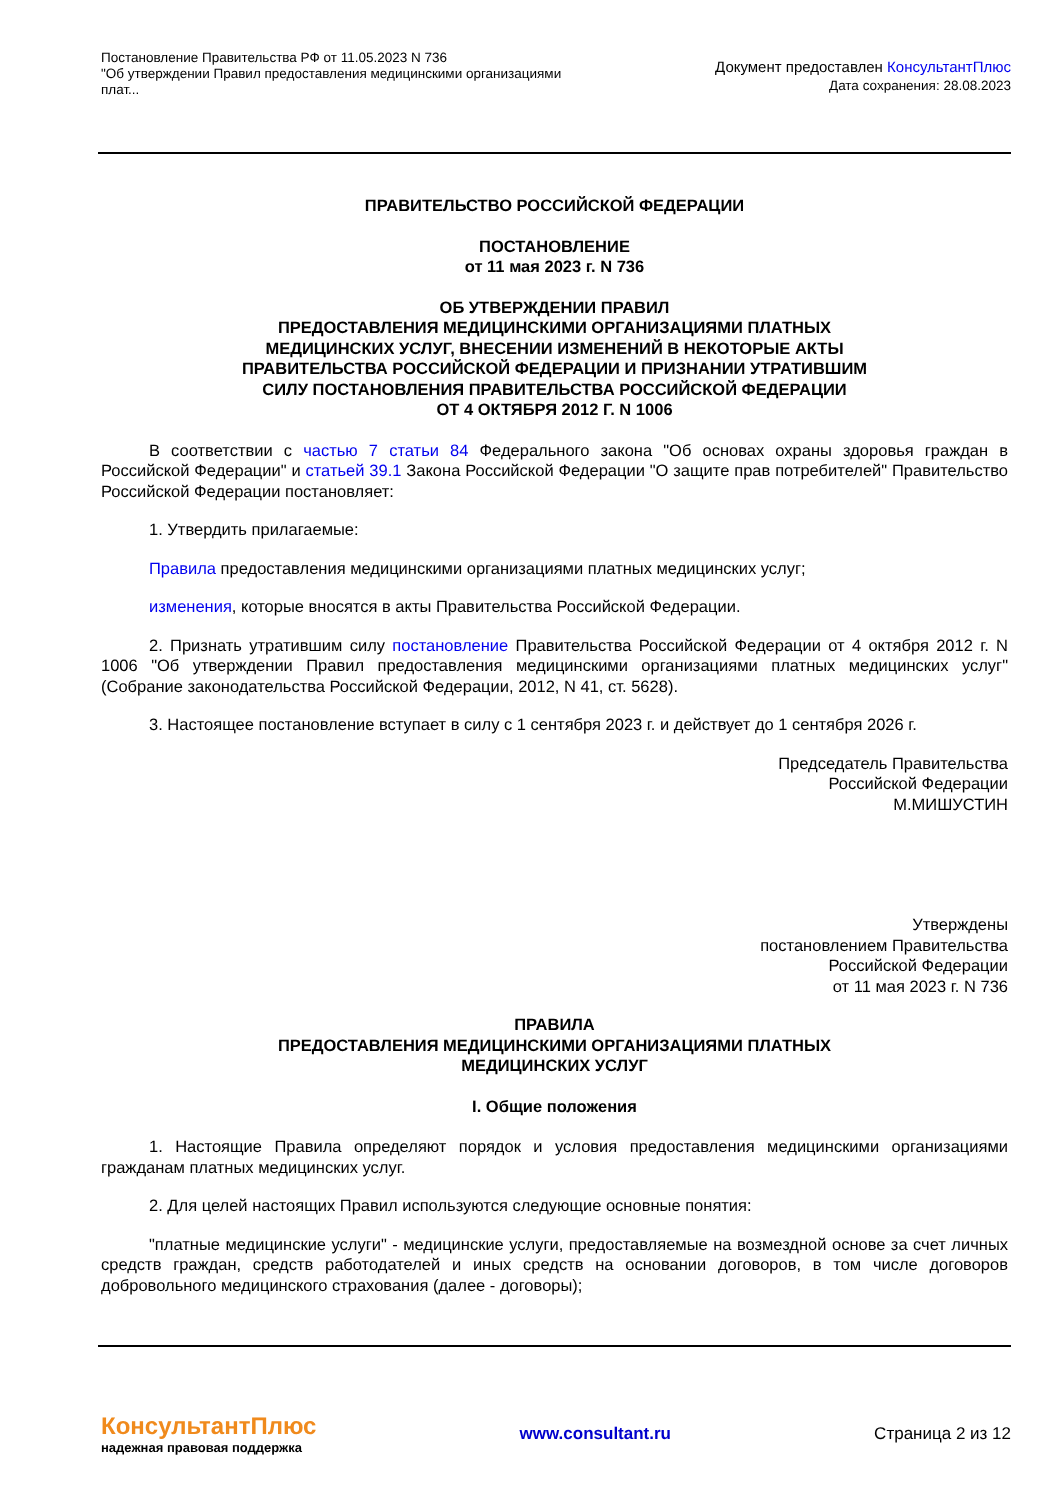Постановление Правительства РФ от 11.05.2023 N 736
"Об утверждении Правил предоставления медицинскими организациями плат...
Документ предоставлен КонсультантПлюс
Дата сохранения: 28.08.2023
ПРАВИТЕЛЬСТВО РОССИЙСКОЙ ФЕДЕРАЦИИ
ПОСТАНОВЛЕНИЕ
от 11 мая 2023 г. N 736
ОБ УТВЕРЖДЕНИИ ПРАВИЛ
ПРЕДОСТАВЛЕНИЯ МЕДИЦИНСКИМИ ОРГАНИЗАЦИЯМИ ПЛАТНЫХ
МЕДИЦИНСКИХ УСЛУГ, ВНЕСЕНИИ ИЗМЕНЕНИЙ В НЕКОТОРЫЕ АКТЫ
ПРАВИТЕЛЬСТВА РОССИЙСКОЙ ФЕДЕРАЦИИ И ПРИЗНАНИИ УТРАТИВШИМ
СИЛУ ПОСТАНОВЛЕНИЯ ПРАВИТЕЛЬСТВА РОССИЙСКОЙ ФЕДЕРАЦИИ
ОТ 4 ОКТЯБРЯ 2012 Г. N 1006
В соответствии с частью 7 статьи 84 Федерального закона "Об основах охраны здоровья граждан в Российской Федерации" и статьей 39.1 Закона Российской Федерации "О защите прав потребителей" Правительство Российской Федерации постановляет:
1. Утвердить прилагаемые:
Правила предоставления медицинскими организациями платных медицинских услуг;
изменения, которые вносятся в акты Правительства Российской Федерации.
2. Признать утратившим силу постановление Правительства Российской Федерации от 4 октября 2012 г. N 1006 "Об утверждении Правил предоставления медицинскими организациями платных медицинских услуг" (Собрание законодательства Российской Федерации, 2012, N 41, ст. 5628).
3. Настоящее постановление вступает в силу с 1 сентября 2023 г. и действует до 1 сентября 2026 г.
Председатель Правительства
Российской Федерации
М.МИШУСТИН
Утверждены
постановлением Правительства
Российской Федерации
от 11 мая 2023 г. N 736
ПРАВИЛА
ПРЕДОСТАВЛЕНИЯ МЕДИЦИНСКИМИ ОРГАНИЗАЦИЯМИ ПЛАТНЫХ
МЕДИЦИНСКИХ УСЛУГ
I. Общие положения
1. Настоящие Правила определяют порядок и условия предоставления медицинскими организациями гражданам платных медицинских услуг.
2. Для целей настоящих Правил используются следующие основные понятия:
"платные медицинские услуги" - медицинские услуги, предоставляемые на возмездной основе за счет личных средств граждан, средств работодателей и иных средств на основании договоров, в том числе договоров добровольного медицинского страхования (далее - договоры);
КонсультантПлюс
надежная правовая поддержка
www.consultant.ru Страница 2 из 12